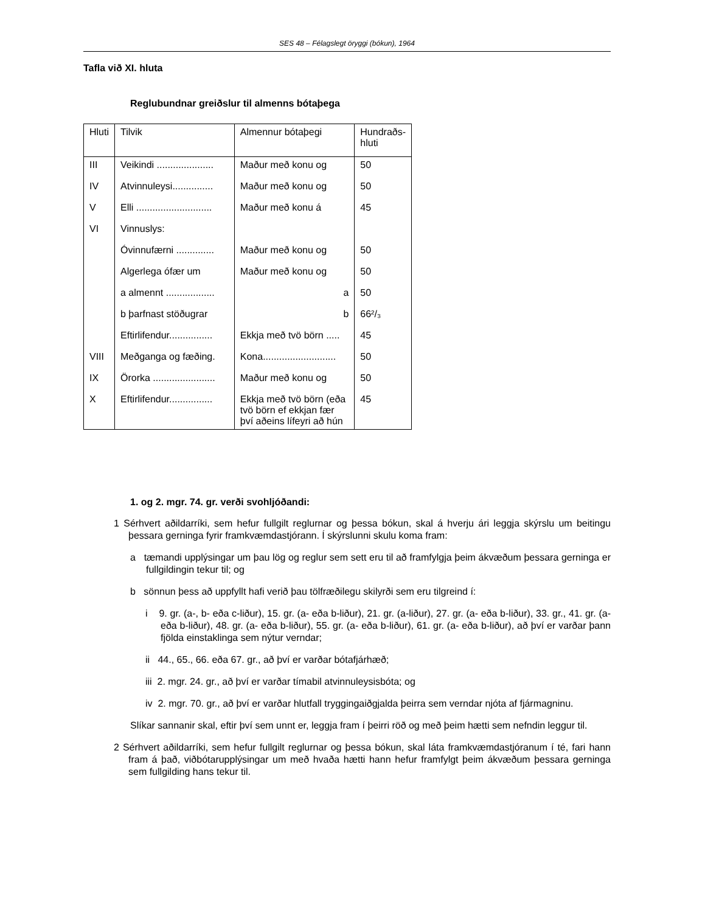SES 48 – Félagslegt öryggi (bókun), 1964
Tafla við XI. hluta
Reglubundnar greiðslur til almenns bótaþega
| Hluti | Tilvik | Almennur bótaþegi | Hundraðs- hluti |
| --- | --- | --- | --- |
| III | Veikindi ..................... | Maður með konu og | 50 |
| IV | Atvinnuleysi............... | Maður með konu og | 50 |
| V | Elli ............................ | Maður með konu á | 45 |
| VI | Vinnuslys: | | |
| | Óvinnufærni .............. | Maður með konu og | 50 |
| | Algerlega ófær um | Maður með konu og | 50 |
| | a almennt .................. | a | 50 |
| | b þarfnast stöðugrar | b | 66²/₃ |
| | Eftirlifendur................ | Ekkja með tvö börn ..... | 45 |
| VIII | Meðganga og fæðing. | Kona........................... | 50 |
| IX | Örorka ....................... | Maður með konu og | 50 |
| X | Eftirlifendur................ | Ekkja með tvö börn (eða tvö börn ef ekkjan fær því aðeins lífeyri að hún | 45 |
1. og 2. mgr. 74. gr. verði svohljóðandi:
1 Sérhvert aðildarríki, sem hefur fullgilt reglurnar og þessa bókun, skal á hverju ári leggja skýrslu um beitingu þessara gerninga fyrir framkvæmdastjórann. Í skýrslunni skulu koma fram:
a tæmandi upplýsingar um þau lög og reglur sem sett eru til að framfylgja þeim ákvæðum þessara gerninga er fullgildingin tekur til; og
b sönnun þess að uppfyllt hafi verið þau tölfræðilegu skilyrði sem eru tilgreind í:
i 9. gr. (a-, b- eða c-liður), 15. gr. (a- eða b-liður), 21. gr. (a-liður), 27. gr. (a- eða b-liður), 33. gr., 41. gr. (a- eða b-liður), 48. gr. (a- eða b-liður), 55. gr. (a- eða b-liður), 61. gr. (a- eða b-liður), að því er varðar þann fjölda einstaklinga sem nýtur verndar;
ii 44., 65., 66. eða 67. gr., að því er varðar bótafjárhæð;
iii 2. mgr. 24. gr., að því er varðar tímabil atvinnuleysisbóta; og
iv 2. mgr. 70. gr., að því er varðar hlutfall tryggingaiðgjalda þeirra sem verndar njóta af fjármagninu.
Slíkar sannanir skal, eftir því sem unnt er, leggja fram í þeirri röð og með þeim hætti sem nefndin leggur til.
2 Sérhvert aðildarríki, sem hefur fullgilt reglurnar og þessa bókun, skal láta framkvæmdastjóranum í té, fari hann fram á það, viðbótarupplýsingar um með hvaða hætti hann hefur framfylgt þeim ákvæðum þessara gerninga sem fullgilding hans tekur til.